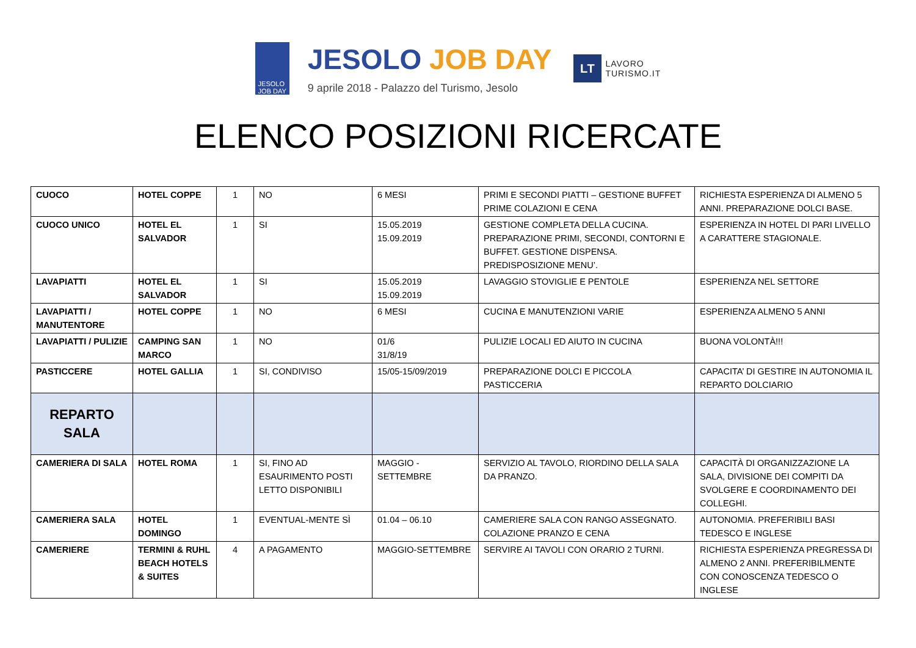JESOLO
JOB DAY
JESOLO JOB DAY
9 aprile 2018 - Palazzo del Turismo, Jesolo
LT LAVORO
TURISMO.IT
ELENCO POSIZIONI RICERCATE
| CUOCO | HOTEL COPPE | 1 | NO | 6 MESI | PRIMI E SECONDI PIATTI – GESTIONE BUFFET PRIME COLAZIONI E CENA | RICHIESTA ESPERIENZA DI ALMENO 5 ANNI. PREPARAZIONE DOLCI BASE. |
| CUOCO UNICO | HOTEL EL SALVADOR | 1 | SI | 15.05.2019 15.09.2019 | GESTIONE COMPLETA DELLA CUCINA. PREPARAZIONE PRIMI, SECONDI, CONTORNI E BUFFET. GESTIONE DISPENSA. PREDISPOSIZIONE MENU’. | ESPERIENZA IN HOTEL DI PARI LIVELLO A CARATTERE STAGIONALE. |
| LAVAPIATTI | HOTEL EL SALVADOR | 1 | SI | 15.05.2019 15.09.2019 | LAVAGGIO STOVIGLIE E PENTOLE | ESPERIENZA NEL SETTORE |
| LAVAPIATTI / MANUTENTORE | HOTEL COPPE | 1 | NO | 6 MESI | CUCINA E MANUTENZIONI VARIE | ESPERIENZA ALMENO 5 ANNI |
| LAVAPIATTI / PULIZIE | CAMPING SAN MARCO | 1 | NO | 01/6 31/8/19 | PULIZIE LOCALI ED AIUTO IN CUCINA | BUONA VOLONTÀ!!! |
| PASTICCERE | HOTEL GALLIA | 1 | SI, CONDIVISO | 15/05-15/09/2019 | PREPARAZIONE DOLCI E PICCOLA PASTICCERIA | CAPACITA’ DI GESTIRE IN AUTONOMIA IL REPARTO DOLCIARIO |
| REPARTO SALA | | | | | | |
| CAMERIERA DI SALA | HOTEL ROMA | 1 | SI, FINO AD ESAURIMENTO POSTI LETTO DISPONIBILI | MAGGIO - SETTEMBRE | SERVIZIO AL TAVOLO, RIORDINO DELLA SALA DA PRANZO. | CAPACITÀ DI ORGANIZZAZIONE LA SALA, DIVISIONE DEI COMPITI DA SVOLGERE E COORDINAMENTO DEI COLLEGHI. |
| CAMERIERA SALA | HOTEL DOMINGO | 1 | EVENTUAL-MENTE SÌ | 01.04 – 06.10 | CAMERIERE SALA CON RANGO ASSEGNATO. COLAZIONE PRANZO E CENA | AUTONOMIA. PREFERIBILI BASI TEDESCO E INGLESE |
| CAMERIERE | TERMINI & RUHL BEACH HOTELS & SUITES | 4 | A PAGAMENTO | MAGGIO-SETTEMBRE | SERVIRE AI TAVOLI CON ORARIO 2 TURNI. | RICHIESTA ESPERIENZA PREGRESSA DI ALMENO 2 ANNI. PREFERIBILMENTE CON CONOSCENZA TEDESCO O INGLESE |